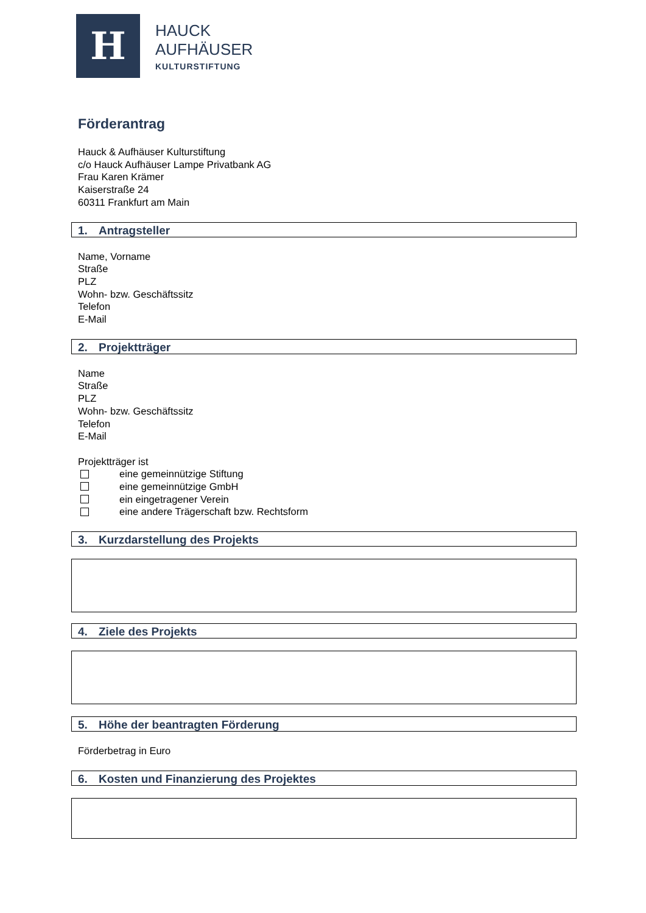H
HAUCK
AUFHÄUSER
KULTURSTIFTUNG
Förderantrag
Hauck & Aufhäuser Kulturstiftung
c/o Hauck Aufhäuser Lampe Privatbank AG
Frau Karen Krämer
Kaiserstraße 24
60311 Frankfurt am Main
1. Antragsteller
Name, Vorname
Straße
PLZ
Wohn- bzw. Geschäftssitz
Telefon
E-Mail
2. Projektträger
Name
Straße
PLZ
Wohn- bzw. Geschäftssitz
Telefon
E-Mail
Projektträger ist
eine gemeinnützige Stiftung
eine gemeinnützige GmbH
ein eingetragener Verein
eine andere Trägerschaft bzw. Rechtsform
3. Kurzdarstellung des Projekts
4. Ziele des Projekts
5. Höhe der beantragten Förderung
Förderbetrag in Euro
6. Kosten und Finanzierung des Projektes